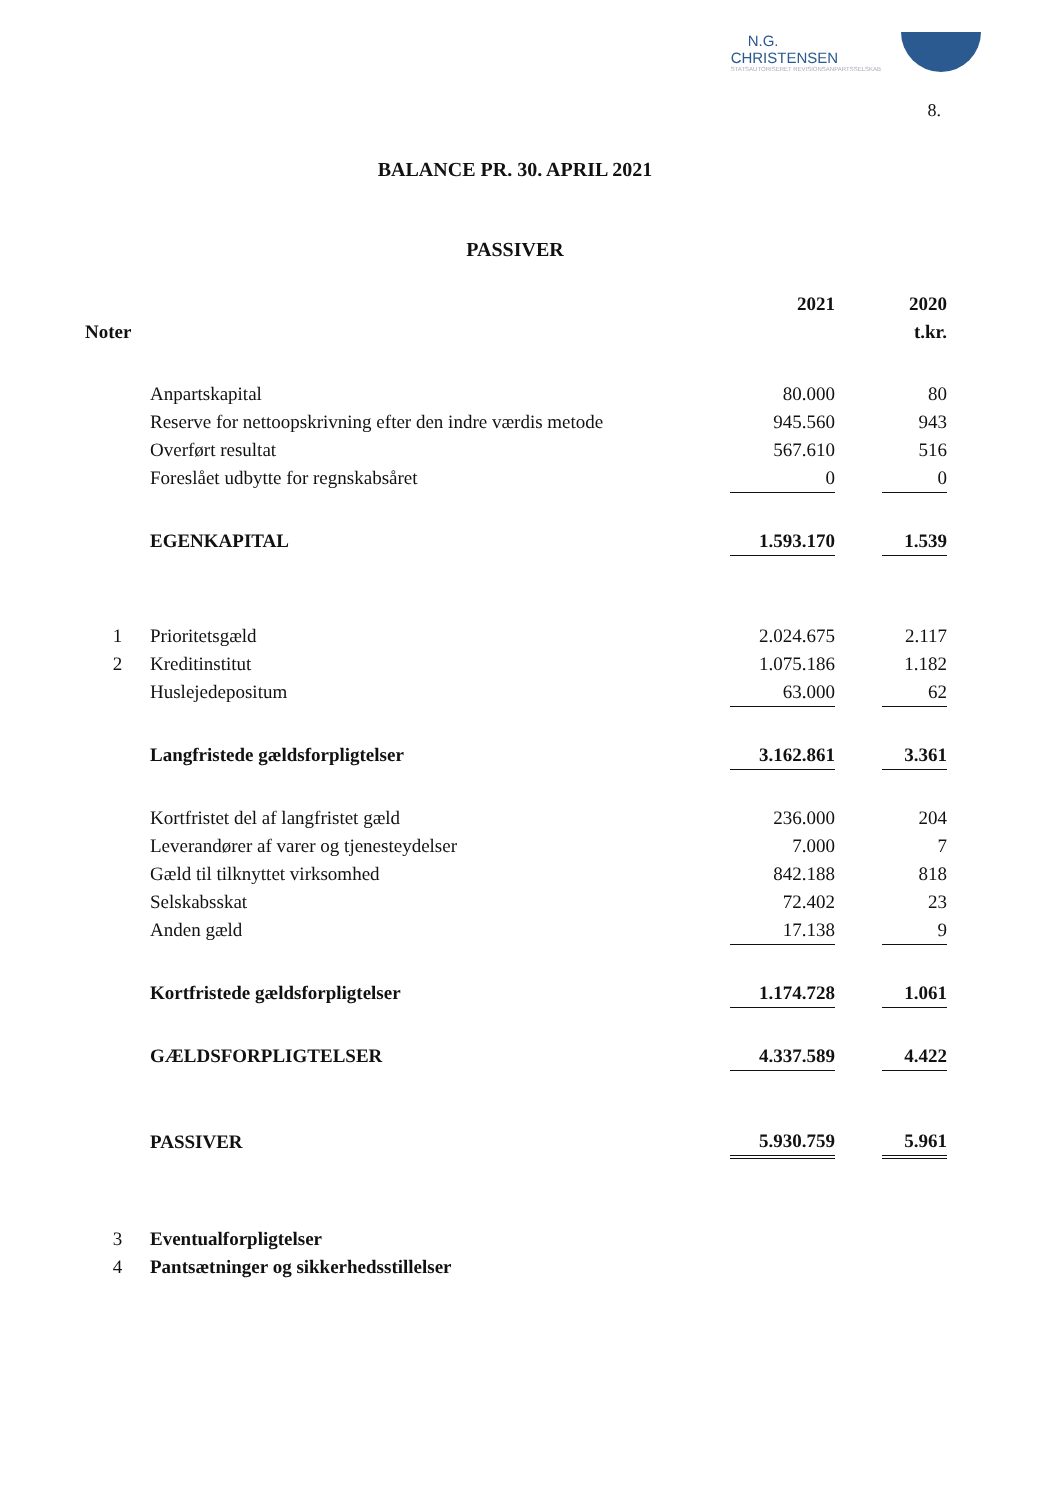N.G. CHRISTENSEN
STATSAUTORISERET REVISIONSANPARTSSELSKAB
8.
BALANCE PR. 30. APRIL 2021
PASSIVER
| | | 2021 | | 2020 |
| --- | --- | --- | --- | --- |
| Noter | | | | t.kr. |
| | Anpartskapital | 80.000 | | 80 |
| | Reserve for nettoopskrivning efter den indre værdis metode | 945.560 | | 943 |
| | Overført resultat | 567.610 | | 516 |
| | Foreslået udbytte for regnskabsåret | 0 | | 0 |
| | EGENKAPITAL | 1.593.170 | | 1.539 |
| 1 | Prioritetsgæld | 2.024.675 | | 2.117 |
| 2 | Kreditinstitut | 1.075.186 | | 1.182 |
| | Huslejedepositum | 63.000 | | 62 |
| | Langfristede gældsforpligtelser | 3.162.861 | | 3.361 |
| | Kortfristet del af langfristet gæld | 236.000 | | 204 |
| | Leverandører af varer og tjenesteydelser | 7.000 | | 7 |
| | Gæld til tilknyttet virksomhed | 842.188 | | 818 |
| | Selskabsskat | 72.402 | | 23 |
| | Anden gæld | 17.138 | | 9 |
| | Kortfristede gældsforpligtelser | 1.174.728 | | 1.061 |
| | GÆLDSFORPLIGTELSER | 4.337.589 | | 4.422 |
| | PASSIVER | 5.930.759 | | 5.961 |
| 3 | Eventualforpligtelser | | | |
| 4 | Pantsætninger og sikkerhedsstillelser | | | |